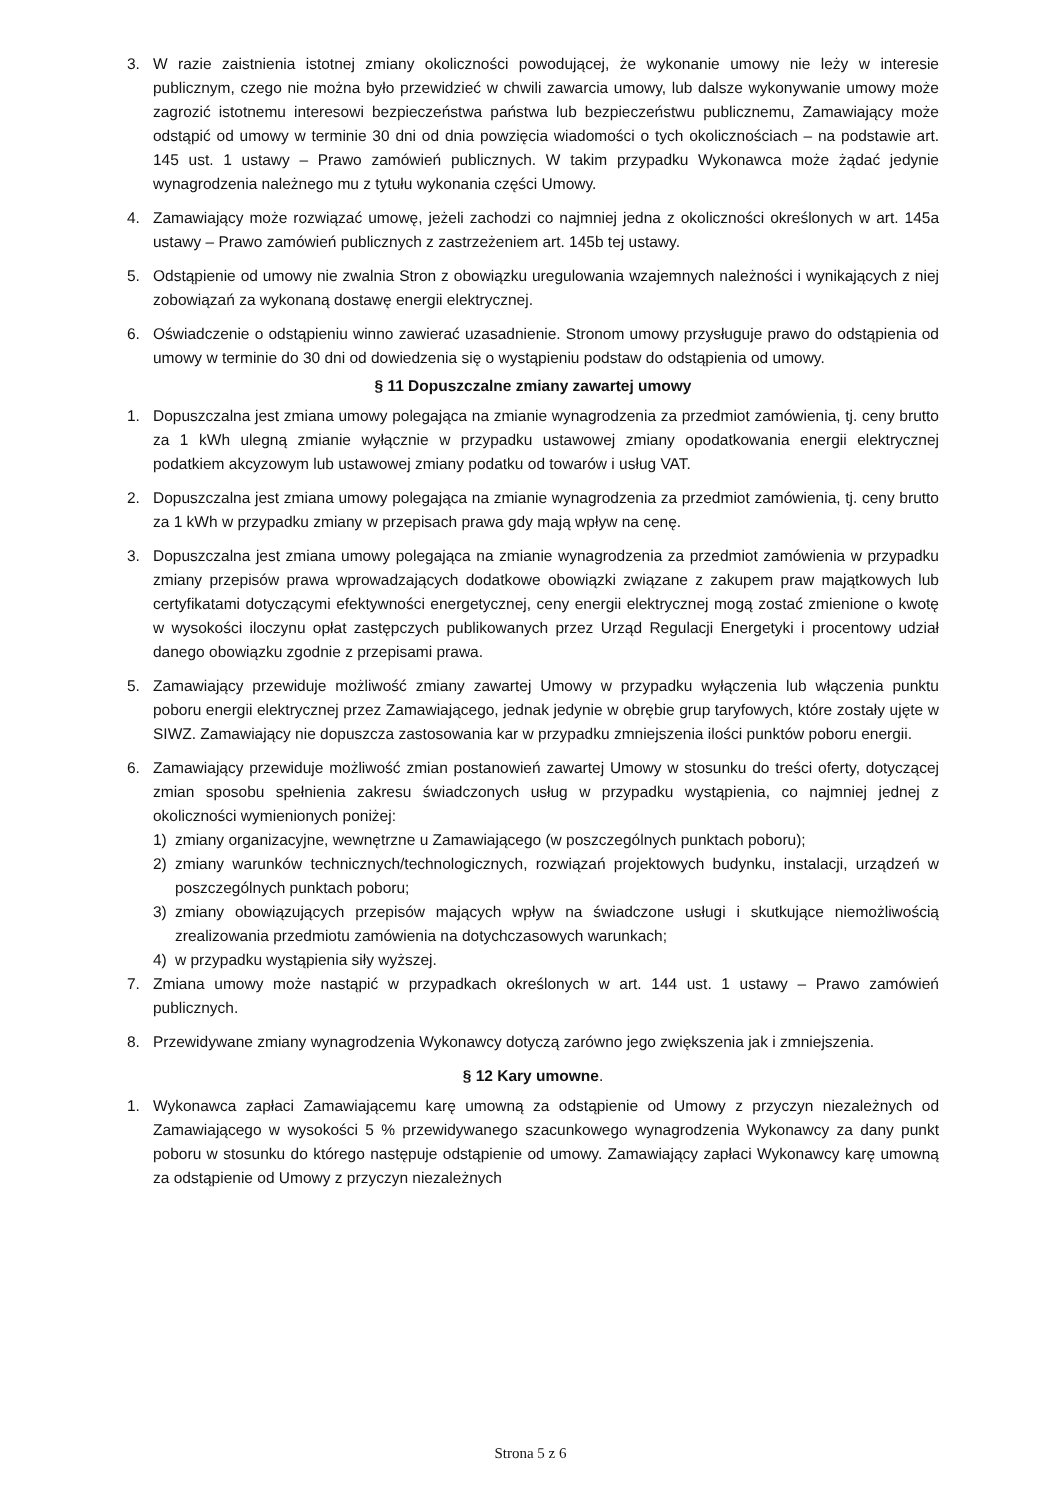3. W razie zaistnienia istotnej zmiany okoliczności powodującej, że wykonanie umowy nie leży w interesie publicznym, czego nie można było przewidzieć w chwili zawarcia umowy, lub dalsze wykonywanie umowy może zagrozić istotnemu interesowi bezpieczeństwa państwa lub bezpieczeństwu publicznemu, Zamawiający może odstąpić od umowy w terminie 30 dni od dnia powzięcia wiadomości o tych okolicznościach – na podstawie art. 145 ust. 1 ustawy – Prawo zamówień publicznych. W takim przypadku Wykonawca może żądać jedynie wynagrodzenia należnego mu z tytułu wykonania części Umowy.
4. Zamawiający może rozwiązać umowę, jeżeli zachodzi co najmniej jedna z okoliczności określonych w art. 145a ustawy – Prawo zamówień publicznych z zastrzeżeniem art. 145b tej ustawy.
5. Odstąpienie od umowy nie zwalnia Stron z obowiązku uregulowania wzajemnych należności i wynikających z niej zobowiązań za wykonaną dostawę energii elektrycznej.
6. Oświadczenie o odstąpieniu winno zawierać uzasadnienie. Stronom umowy przysługuje prawo do odstąpienia od umowy w terminie do 30 dni od dowiedzenia się o wystąpieniu podstaw do odstąpienia od umowy.
§ 11 Dopuszczalne zmiany zawartej umowy
1. Dopuszczalna jest zmiana umowy polegająca na zmianie wynagrodzenia za przedmiot zamówienia, tj. ceny brutto za 1 kWh ulegną zmianie wyłącznie w przypadku ustawowej zmiany opodatkowania energii elektrycznej podatkiem akcyzowym lub ustawowej zmiany podatku od towarów i usług VAT.
2. Dopuszczalna jest zmiana umowy polegająca na zmianie wynagrodzenia za przedmiot zamówienia, tj. ceny brutto za 1 kWh w przypadku zmiany w przepisach prawa gdy mają wpływ na cenę.
3. Dopuszczalna jest zmiana umowy polegająca na zmianie wynagrodzenia za przedmiot zamówienia w przypadku zmiany przepisów prawa wprowadzających dodatkowe obowiązki związane z zakupem praw majątkowych lub certyfikatami dotyczącymi efektywności energetycznej, ceny energii elektrycznej mogą zostać zmienione o kwotę w wysokości iloczynu opłat zastępczych publikowanych przez Urząd Regulacji Energetyki i procentowy udział danego obowiązku zgodnie z przepisami prawa.
5. Zamawiający przewiduje możliwość zmiany zawartej Umowy w przypadku wyłączenia lub włączenia punktu poboru energii elektrycznej przez Zamawiającego, jednak jedynie w obrębie grup taryfowych, które zostały ujęte w SIWZ. Zamawiający nie dopuszcza zastosowania kar w przypadku zmniejszenia ilości punktów poboru energii.
6. Zamawiający przewiduje możliwość zmian postanowień zawartej Umowy w stosunku do treści oferty, dotyczącej zmian sposobu spełnienia zakresu świadczonych usług w przypadku wystąpienia, co najmniej jednej z okoliczności wymienionych poniżej:
1) zmiany organizacyjne, wewnętrzne u Zamawiającego (w poszczególnych punktach poboru);
2) zmiany warunków technicznych/technologicznych, rozwiązań projektowych budynku, instalacji, urządzeń w poszczególnych punktach poboru;
3) zmiany obowiązujących przepisów mających wpływ na świadczone usługi i skutkujące niemożliwością zrealizowania przedmiotu zamówienia na dotychczasowych warunkach;
4) w przypadku wystąpienia siły wyższej.
7. Zmiana umowy może nastąpić w przypadkach określonych w art. 144 ust. 1 ustawy – Prawo zamówień publicznych.
8. Przewidywane zmiany wynagrodzenia Wykonawcy dotyczą zarówno jego zwiększenia jak i zmniejszenia.
§ 12 Kary umowne.
1. Wykonawca zapłaci Zamawiającemu karę umowną za odstąpienie od Umowy z przyczyn niezależnych od Zamawiającego w wysokości 5 % przewidywanego szacunkowego wynagrodzenia Wykonawcy za dany punkt poboru w stosunku do którego następuje odstąpienie od umowy. Zamawiający zapłaci Wykonawcy karę umowną za odstąpienie od Umowy z przyczyn niezależnych
Strona 5 z 6